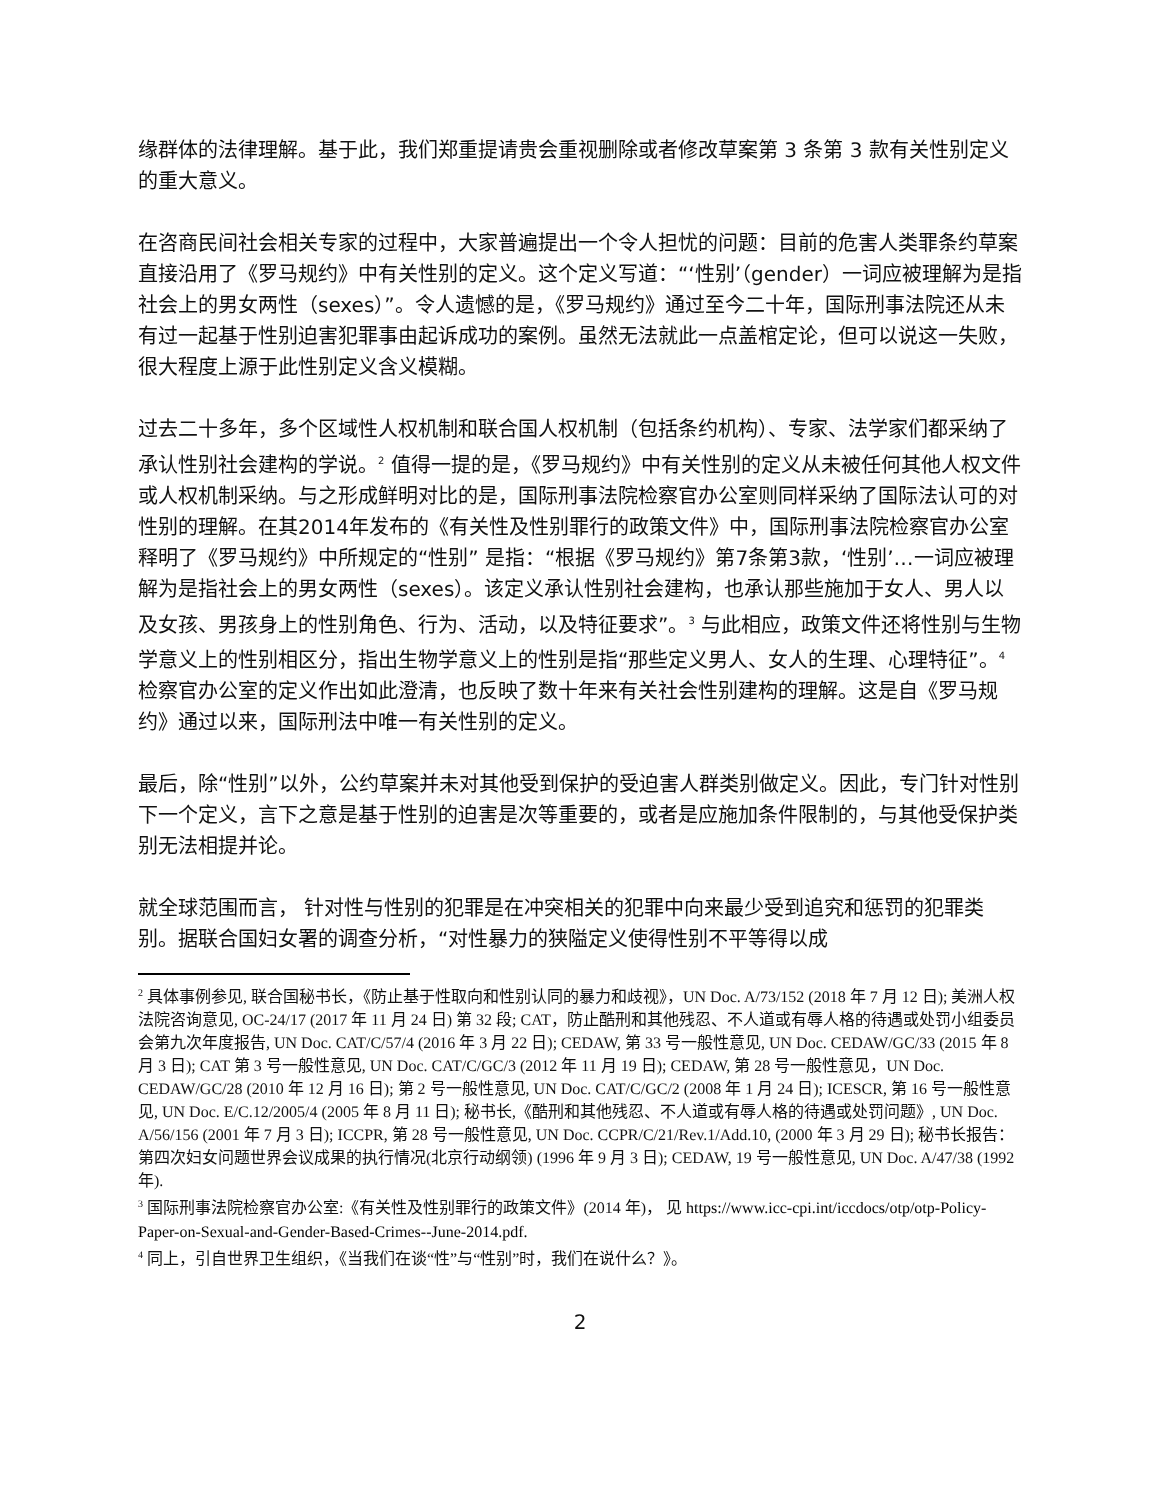缘群体的法律理解。基于此，我们郑重提请贵会重视删除或者修改草案第 3 条第 3 款有关性别定义的重大意义。
在咨商民间社会相关专家的过程中，大家普遍提出一个令人担忧的问题：目前的危害人类罪条约草案直接沿用了《罗马规约》中有关性别的定义。这个定义写道：“‘性别’（gender）一词应被理解为是指社会上的男女两性（sexes）”。令人遗憾的是，《罗马规约》通过至今二十年，国际刑事法院还从未有过一起基于性别迫害犯罪事由起诉成功的案例。虽然无法就此一点盖棺定论，但可以说这一失败，很大程度上源于此性别定义含义模糊。
过去二十多年，多个区域性人权机制和联合国人权机制（包括条约机构）、专家、法学家们都采纳了承认性别社会建构的学说。<sup>2</sup> 值得一提的是，《罗马规约》中有关性别的定义从未被任何其他人权文件或人权机制采纳。与之形成鲜明对比的是，国际刑事法院检察官办公室则同样采纳了国际法认可的对性别的理解。在其2014年发布的《有关性及性别罪行的政策文件》中，国际刑事法院检察官办公室释明了《罗马规约》中所规定的“性别” 是指：“根据《罗马规约》第7条第3款，‘性别’…一词应被理解为是指社会上的男女两性（sexes）。该定义承认性别社会建构，也承认那些施加于女人、男人以及女孩、男孩身上的性别角色、行为、活动，以及特征要求”。<sup>3</sup> 与此相应，政策文件还将性别与生物学意义上的性别相区分，指出生物学意义上的性别是指“那些定义男人、女人的生理、心理特征”。<sup>4</sup>检察官办公室的定义作出如此澄清，也反映了数十年来有关社会性别建构的理解。这是自《罗马规约》通过以来，国际刑法中唯一有关性别的定义。
最后，除“性别”以外，公约草案并未对其他受到保护的受迫害人群类别做定义。因此，专门针对性别下一个定义，言下之意是基于性别的迫害是次等重要的，或者是应施加条件限制的，与其他受保护类别无法相提并论。
就全球范围而言， 针对性与性别的犯罪是在冲突相关的犯罪中向来最少受到追究和惩罚的犯罪类别。据联合国妇女署的调查分析，“对性暴力的狭隘定义使得性别不平等得以成
<sup>2</sup> 具体事例参见, 联合国秘书长，《防止基于性取向和性别认同的暴力和歧视》，UN Doc. A/73/152 (2018 年 7 月 12 日); 美洲人权法院咨询意见, OC-24/17 (2017 年 11 月 24 日) 第 32 段; CAT，防止酷刑和其他残忍、不人道或有辱人格的待遇或处罚小组委员会第九次年度报告, UN Doc. CAT/C/57/4 (2016 年 3 月 22 日); CEDAW, 第 33 号一般性意见, UN Doc. CEDAW/GC/33 (2015 年 8 月 3 日); CAT 第 3 号一般性意见, UN Doc. CAT/C/GC/3 (2012 年 11 月 19 日); CEDAW, 第 28 号一般性意见，UN Doc. CEDAW/GC/28 (2010 年 12 月 16 日); 第 2 号一般性意见, UN Doc. CAT/C/GC/2 (2008 年 1 月 24 日); ICESCR, 第 16 号一般性意见, UN Doc. E/C.12/2005/4 (2005 年 8 月 11 日); 秘书长,《酷刑和其他残忍、不人道或有辱人格的待遇或处罚问题》, UN Doc. A/56/156 (2001 年 7 月 3 日); ICCPR, 第 28 号一般性意见, UN Doc. CCPR/C/21/Rev.1/Add.10, (2000 年 3 月 29 日); 秘书长报告：第四次妇女问题世界会议成果的执行情况(北京行动纲领) (1996 年 9 月 3 日); CEDAW, 19 号一般性意见, UN Doc. A/47/38 (1992 年).
<sup>3</sup> 国际刑事法院检察官办公室:《有关性及性别罪行的政策文件》(2014 年)， 见 https://www.icc-cpi.int/iccdocs/otp/otp-Policy-Paper-on-Sexual-and-Gender-Based-Crimes--June-2014.pdf.
<sup>4</sup> 同上，引自世界卫生组织，《当我们在谈“性”与“性别”时，我们在说什么？》。
2